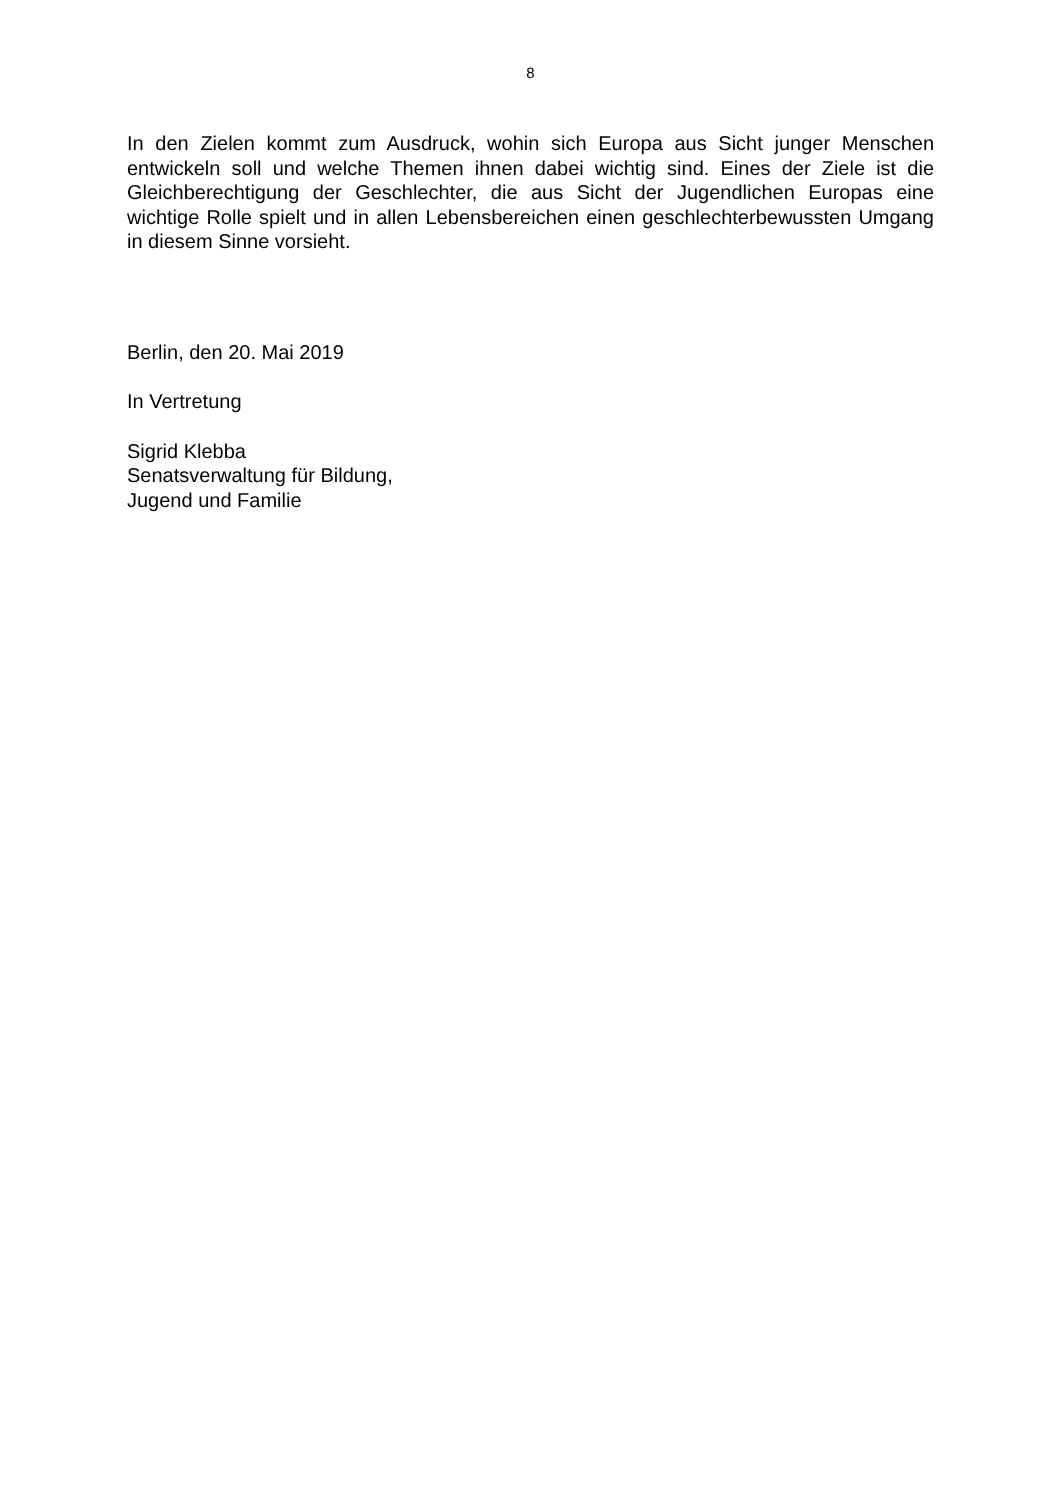8
In den Zielen kommt zum Ausdruck, wohin sich Europa aus Sicht junger Menschen entwickeln soll und welche Themen ihnen dabei wichtig sind. Eines der Ziele ist die Gleichberechtigung der Geschlechter, die aus Sicht der Jugendlichen Europas eine wichtige Rolle spielt und in allen Lebensbereichen einen geschlechterbewussten Umgang in diesem Sinne vorsieht.
Berlin, den 20. Mai 2019
In Vertretung
Sigrid Klebba
Senatsverwaltung für Bildung,
Jugend und Familie